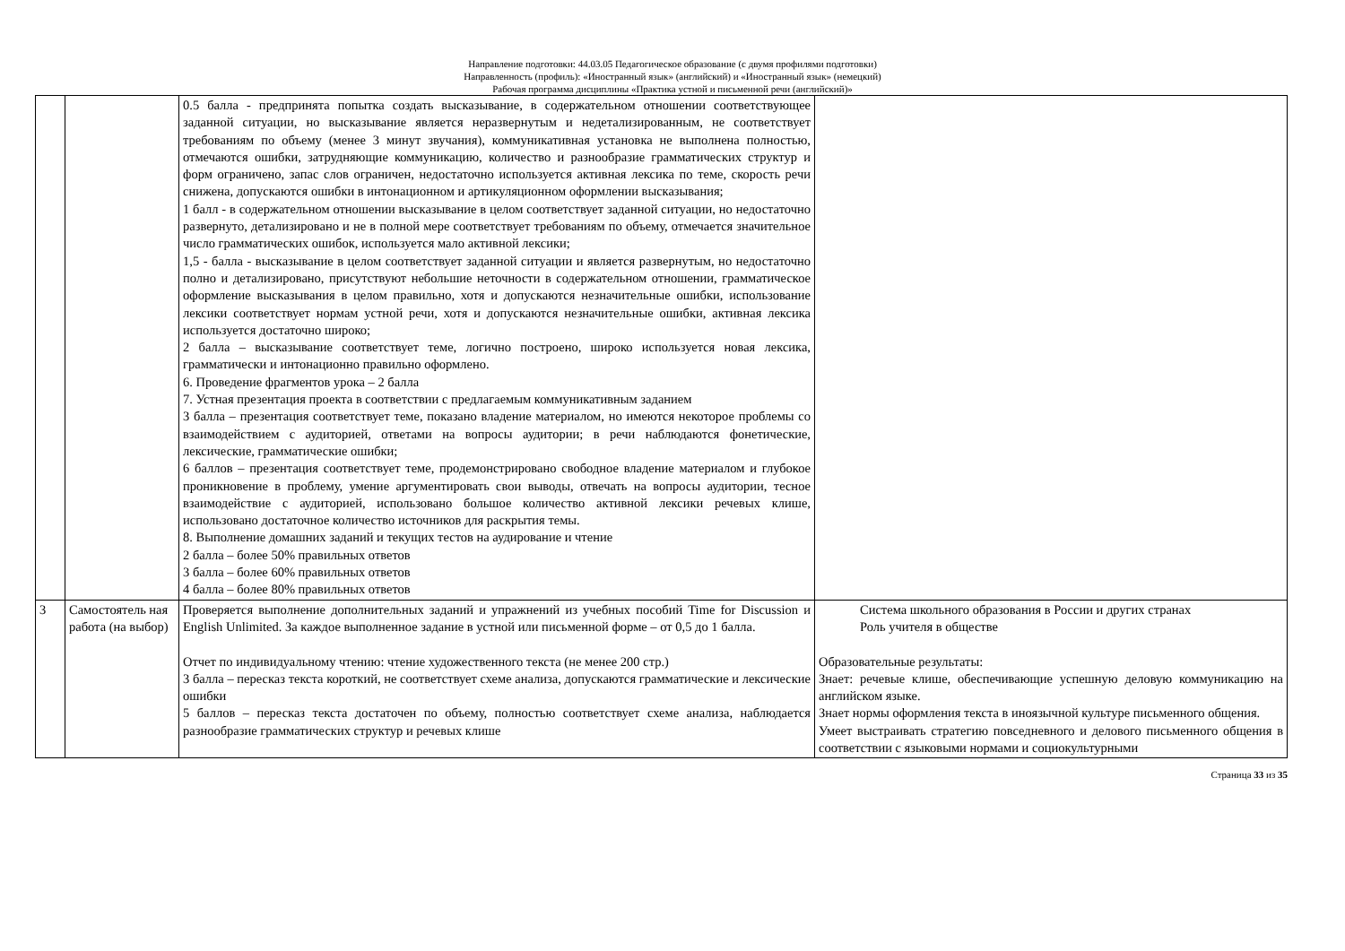Направление подготовки: 44.03.05 Педагогическое образование (с двумя профилями подготовки)
Направленность (профиль): «Иностранный язык» (английский) и «Иностранный язык» (немецкий)
Рабочая программа дисциплины «Практика устной и письменной речи (английский)»
| | | 0.5 балла - предпринята попытка создать высказывание, в содержательном отношении соответствующее заданной ситуации, но высказывание является неразвернутым и недетализированным, не соответствует требованиям по объему (менее 3 минут звучания), коммуникативная установка не выполнена полностью, отмечаются ошибки, затрудняющие коммуникацию, количество и разнообразие грамматических структур и форм ограничено, запас слов ограничен, недостаточно используется активная лексика по теме, скорость речи снижена, допускаются ошибки в интонационном и артикуляционном оформлении высказывания; 1 балл - в содержательном отношении высказывание в целом соответствует заданной ситуации, но недостаточно развернуто, детализировано и не в полной мере соответствует требованиям по объему, отмечается значительное число грамматических ошибок, используется мало активной лексики; 1,5 - балла - высказывание в целом соответствует заданной ситуации и является развернутым, но недостаточно полно и детализировано, присутствуют небольшие неточности в содержательном отношении, грамматическое оформление высказывания в целом правильно, хотя и допускаются незначительные ошибки, использование лексики соответствует нормам устной речи, хотя и допускаются незначительные ошибки, активная лексика используется достаточно широко; 2 балла – высказывание соответствует теме, логично построено, широко используется новая лексика, грамматически и интонационно правильно оформлено. 6. Проведение фрагментов урока – 2 балла 7. Устная презентация проекта в соответствии с предлагаемым коммуникативным заданием 3 балла – презентация соответствует теме, показано владение материалом, но имеются некоторое проблемы со взаимодействием с аудиторией, ответами на вопросы аудитории; в речи наблюдаются фонетические, лексические, грамматические ошибки; 6 баллов – презентация соответствует теме, продемонстрировано свободное владение материалом и глубокое проникновение в проблему, умение аргументировать свои выводы, отвечать на вопросы аудитории, тесное взаимодействие с аудиторией, использовано большое количество активной лексики речевых клише, использовано достаточное количество источников для раскрытия темы. 8. Выполнение домашних заданий и текущих тестов на аудирование и чтение 2 балла – более 50% правильных ответов 3 балла – более 60% правильных ответов 4 балла – более 80% правильных ответов | |
| 3 | Самостоятель ная работа (на выбор) | Проверяется выполнение дополнительных заданий и упражнений из учебных пособий Time for Discussion и English Unlimited. За каждое выполненное задание в устной или письменной форме – от 0,5 до 1 балла. Отчет по индивидуальному чтению: чтение художественного текста (не менее 200 стр.) 3 балла – пересказ текста короткий, не соответствует схеме анализа, допускаются грамматические и лексические ошибки 5 баллов – пересказ текста достаточен по объему, полностью соответствует схеме анализа, наблюдается разнообразие грамматических структур и речевых клише | Система школьного образования в России и других странах Роль учителя в обществе Образовательные результаты: Знает: речевые клише, обеспечивающие успешную деловую коммуникацию на английском языке. Знает нормы оформления текста в иноязычной культуре письменного общения. Умеет выстраивать стратегию повседневного и делового письменного общения в соответствии с языковыми нормами и социокультурными |
Страница 33 из 35